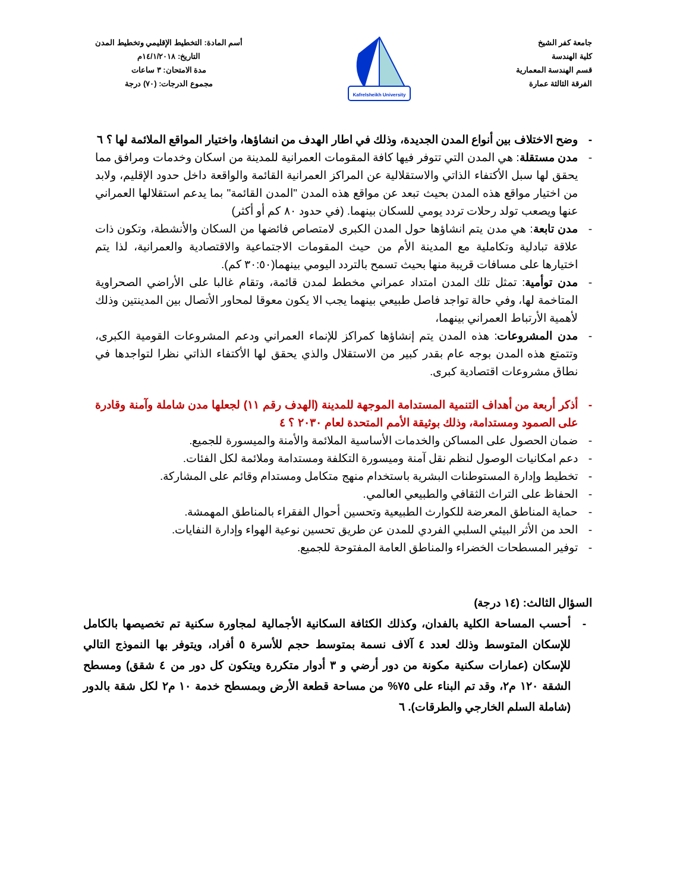جامعة كفر الشيخ
كلية الهندسة
قسم الهندسة المعمارية
الفرقة الثالثة عمارة
Kafrelsheikh University
أسم المادة: التخطيط الإقليمي وتخطيط المدن
التاريخ: ١٤/١/٢٠١٨م
مدة الامتحان: ٣ ساعات
مجموع الدرجات: (٧٠) درجة
- وضح الاختلاف بين أنواع المدن الجديدة، وذلك في اطار الهدف من انشاؤها، واختيار المواقع الملائمة لها ؟ ٦
- مدن مستقلة: هي المدن التي تتوفر فيها كافة المقومات العمرانية للمدينة من اسكان وخدمات ومرافق مما يحقق لها سبل الأكتفاء الذاتي والاستقلالية عن المراكز العمرانية القائمة والواقعة داخل حدود الإقليم، ولابد من اختيار مواقع هذه المدن بحيث تبعد عن مواقع هذه المدن "المدن القائمة" بما يدعم استقلالها العمراني عنها ويصعب تولد رحلات تردد يومي للسكان بينهما. (في حدود ٨٠ كم أو أكثر)
- مدن تابعة: هي مدن يتم انشاؤها حول المدن الكبرى لامتصاص فائضها من السكان والأنشطة، وتكون ذات علاقة تبادلية وتكاملية مع المدينة الأم من حيث المقومات الاجتماعية والاقتصادية والعمرانية، لذا يتم اختيارها على مسافات قريبة منها بحيث تسمح بالتردد اليومي بينهما(٣٠:٥٠ كم).
- مدن توأمية: تمثل تلك المدن امتداد عمراني مخطط لمدن قائمة، وتقام غالبا على الأراضي الصحراوية المتاخمة لها، وفي حالة تواجد فاصل طبيعي بينهما يجب الا يكون معوقا لمحاور الأتصال بين المدينتين وذلك لأهمية الأرتباط العمراني بينهما،
- مدن المشروعات: هذه المدن يتم إنشاؤها كمراكز للإنماء العمراني ودعم المشروعات القومية الكبرى، وتتمتع هذه المدن بوجه عام بقدر كبير من الاستقلال والذي يحقق لها الأكتفاء الذاتي نظرا لتواجدها في نطاق مشروعات اقتصادية كبرى.
- أذكر أربعة من أهداف التنمية المستدامة الموجهة للمدينة (الهدف رقم ١١) لجعلها مدن شاملة وآمنة وقادرة على الصمود ومستدامة، وذلك بوثيقة الأمم المتحدة لعام ٢٠٣٠ ؟ ٤
- ضمان الحصول على المساكن والخدمات الأساسية الملائمة والأمنة والميسورة للجميع.
- دعم امكانيات الوصول لنظم نقل آمنة وميسورة التكلفة ومستدامة وملائمة لكل الفئات.
- تخطيط وإدارة المستوطنات البشرية باستخدام منهج متكامل ومستدام وقائم على المشاركة.
- الحفاظ على التراث الثقافي والطبيعي العالمي.
- حماية المناطق المعرضة للكوارث الطبيعية وتحسين أحوال الفقراء بالمناطق المهمشة.
- الحد من الأثر البيئي السلبي الفردي للمدن عن طريق تحسين نوعية الهواء وإدارة النفايات.
- توفير المسطحات الخضراء والمناطق العامة المفتوحة للجميع.
السؤال الثالث: (١٤ درجة)
- أحسب المساحة الكلية بالفدان، وكذلك الكثافة السكانية الأجمالية لمجاورة سكنية تم تخصيصها بالكامل للإسكان المتوسط وذلك لعدد ٤ آلاف نسمة بمتوسط حجم للأسرة ٥ أفراد، ويتوفر بها النموذج التالي للإسكان (عمارات سكنية مكونة من دور أرضي و ٣ أدوار متكررة ويتكون كل دور من ٤ شقق) ومسطح الشقة ١٢٠ م٢، وقد تم البناء على ٧٥% من مساحة قطعة الأرض وبمسطح خدمة ١٠ م٢ لكل شقة بالدور (شاملة السلم الخارجي والطرقات). ٦